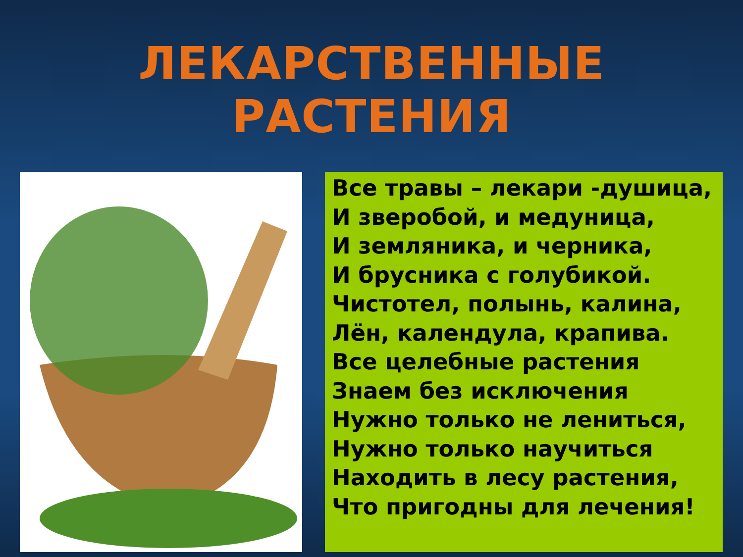ЛЕКАРСТВЕННЫЕ РАСТЕНИЯ
Все травы – лекари -душица,
И зверобой, и медуница,
И земляника, и черника,
И брусника с голубикой.
Чистотел, полынь, калина,
Лён, календула, крапива.
Все целебные растения
Знаем без исключения
Нужно только не лениться,
Нужно только научиться
Находить в лесу растения,
Что пригодны для лечения!